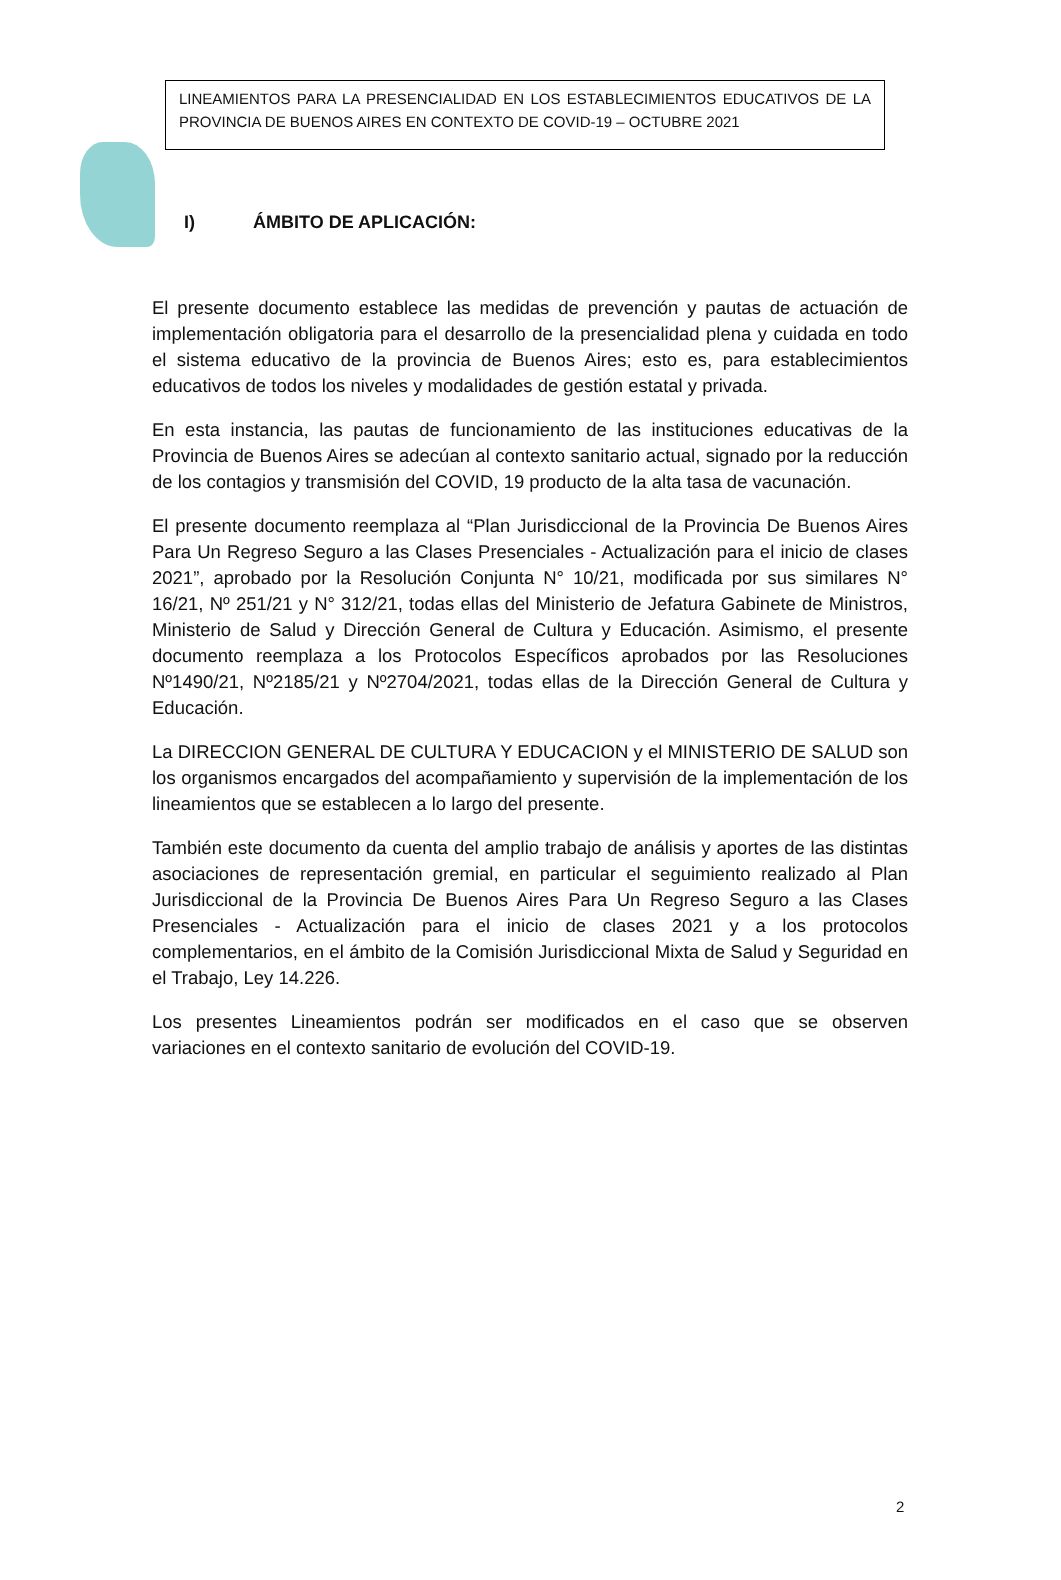LINEAMIENTOS PARA LA PRESENCIALIDAD EN LOS ESTABLECIMIENTOS EDUCATIVOS DE LA PROVINCIA DE BUENOS AIRES EN CONTEXTO DE COVID-19 – OCTUBRE 2021
I) ÁMBITO DE APLICACIÓN:
El presente documento establece las medidas de prevención y pautas de actuación de implementación obligatoria para el desarrollo de la presencialidad plena y cuidada en todo el sistema educativo de la provincia de Buenos Aires; esto es, para establecimientos educativos de todos los niveles y modalidades de gestión estatal y privada.
En esta instancia, las pautas de funcionamiento de las instituciones educativas de la Provincia de Buenos Aires se adecúan al contexto sanitario actual, signado por la reducción de los contagios y transmisión del COVID, 19 producto de la alta tasa de vacunación.
El presente documento reemplaza al “Plan Jurisdiccional de la Provincia De Buenos Aires Para Un Regreso Seguro a las Clases Presenciales - Actualización para el inicio de clases 2021”, aprobado por la Resolución Conjunta N° 10/21, modificada por sus similares N° 16/21, Nº 251/21 y N° 312/21, todas ellas del Ministerio de Jefatura Gabinete de Ministros, Ministerio de Salud y Dirección General de Cultura y Educación. Asimismo, el presente documento reemplaza a los Protocolos Específicos aprobados por las Resoluciones Nº1490/21, Nº2185/21 y Nº2704/2021, todas ellas de la Dirección General de Cultura y Educación.
La DIRECCION GENERAL DE CULTURA Y EDUCACION y el MINISTERIO DE SALUD son los organismos encargados del acompañamiento y supervisión de la implementación de los lineamientos que se establecen a lo largo del presente.
También este documento da cuenta del amplio trabajo de análisis y aportes de las distintas asociaciones de representación gremial, en particular el seguimiento realizado al Plan Jurisdiccional de la Provincia De Buenos Aires Para Un Regreso Seguro a las Clases Presenciales - Actualización para el inicio de clases 2021 y a los protocolos complementarios, en el ámbito de la Comisión Jurisdiccional Mixta de Salud y Seguridad en el Trabajo, Ley 14.226.
Los presentes Lineamientos podrán ser modificados en el caso que se observen variaciones en el contexto sanitario de evolución del COVID-19.
2